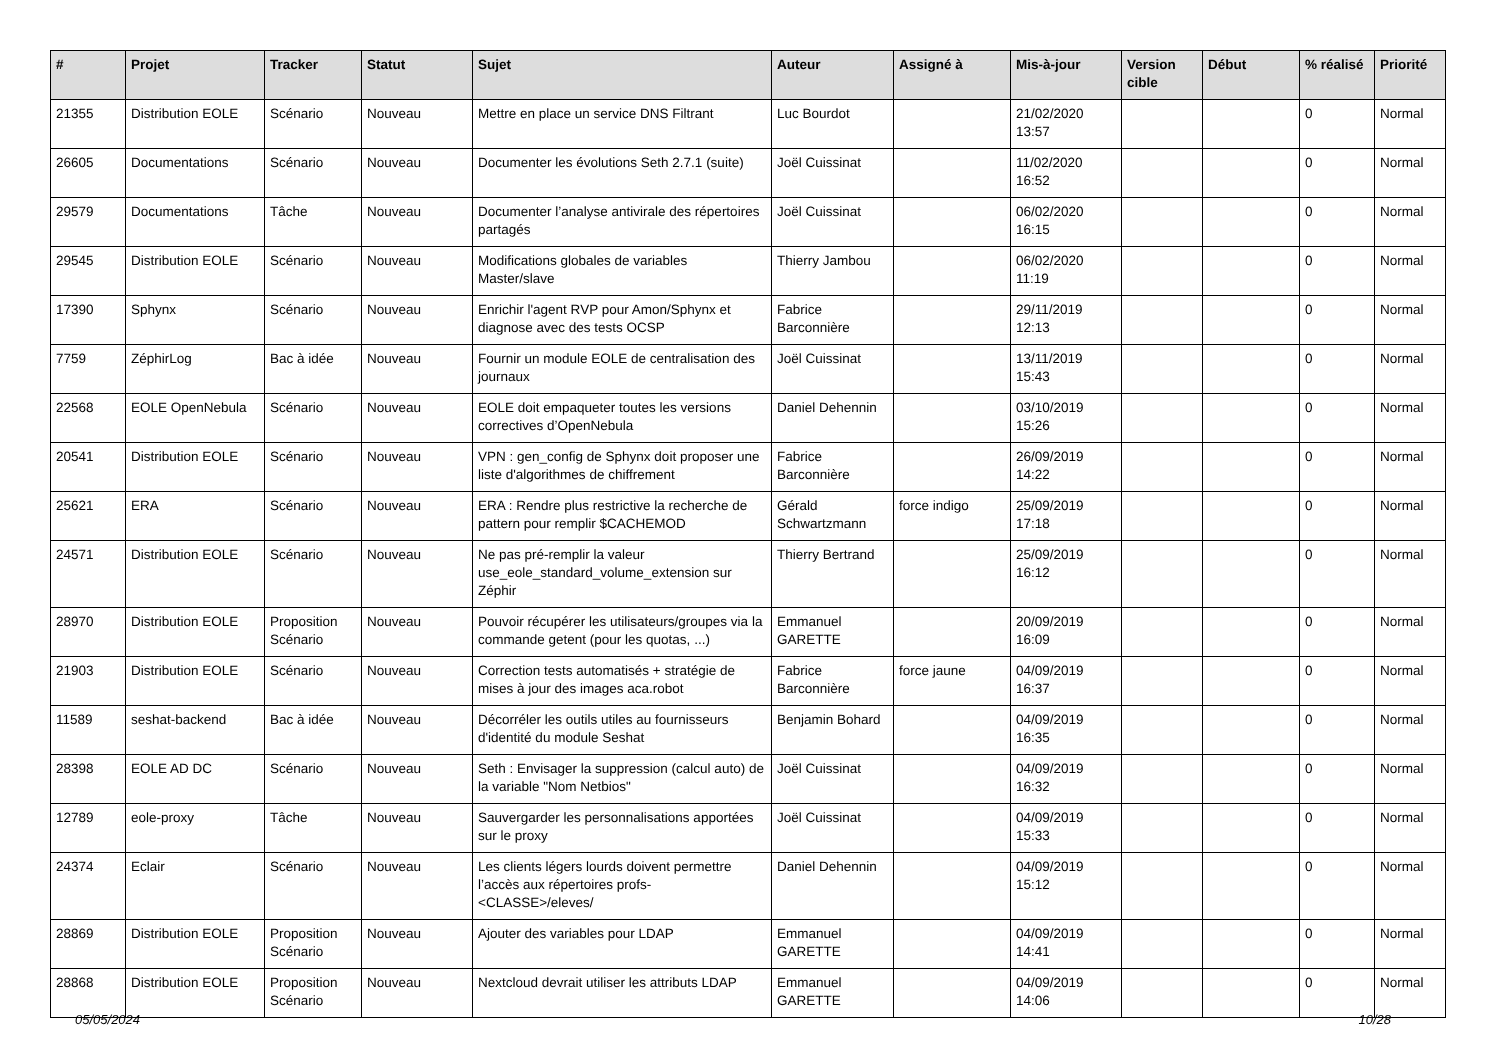| # | Projet | Tracker | Statut | Sujet | Auteur | Assigné à | Mis-à-jour | Version cible | Début | % réalisé | Priorité |
| --- | --- | --- | --- | --- | --- | --- | --- | --- | --- | --- | --- |
| 21355 | Distribution EOLE | Scénario | Nouveau | Mettre en place un service DNS Filtrant | Luc Bourdot | | 21/02/2020 13:57 | | | 0 | Normal |
| 26605 | Documentations | Scénario | Nouveau | Documenter les évolutions Seth 2.7.1 (suite) | Joël Cuissinat | | 11/02/2020 16:52 | | | 0 | Normal |
| 29579 | Documentations | Tâche | Nouveau | Documenter l’analyse antivirale des répertoires partagés | Joël Cuissinat | | 06/02/2020 16:15 | | | 0 | Normal |
| 29545 | Distribution EOLE | Scénario | Nouveau | Modifications globales de variables Master/slave | Thierry Jambou | | 06/02/2020 11:19 | | | 0 | Normal |
| 17390 | Sphynx | Scénario | Nouveau | Enrichir l'agent RVP pour Amon/Sphynx et diagnose avec des tests OCSP | Fabrice Barconnière | | 29/11/2019 12:13 | | | 0 | Normal |
| 7759 | ZéphirLog | Bac à idée | Nouveau | Fournir un module EOLE de centralisation des journaux | Joël Cuissinat | | 13/11/2019 15:43 | | | 0 | Normal |
| 22568 | EOLE OpenNebula | Scénario | Nouveau | EOLE doit empaqueter toutes les versions correctives d’OpenNebula | Daniel Dehennin | | 03/10/2019 15:26 | | | 0 | Normal |
| 20541 | Distribution EOLE | Scénario | Nouveau | VPN : gen_config de Sphynx doit proposer une liste d'algorithmes de chiffrement | Fabrice Barconnière | | 26/09/2019 14:22 | | | 0 | Normal |
| 25621 | ERA | Scénario | Nouveau | ERA : Rendre plus restrictive la recherche de pattern pour remplir $CACHEMOD | Gérald Schwartzmann | force indigo | 25/09/2019 17:18 | | | 0 | Normal |
| 24571 | Distribution EOLE | Scénario | Nouveau | Ne pas pré-remplir la valeur use_eole_standard_volume_extension sur Zéphir | Thierry Bertrand | | 25/09/2019 16:12 | | | 0 | Normal |
| 28970 | Distribution EOLE | Proposition Scénario | Nouveau | Pouvoir récupérer les utilisateurs/groupes via la commande getent (pour les quotas, ...) | Emmanuel GARETTE | | 20/09/2019 16:09 | | | 0 | Normal |
| 21903 | Distribution EOLE | Scénario | Nouveau | Correction tests automatisés + stratégie de mises à jour des images aca.robot | Fabrice Barconnière | force jaune | 04/09/2019 16:37 | | | 0 | Normal |
| 11589 | seshat-backend | Bac à idée | Nouveau | Décorréler les outils utiles au fournisseurs d'identité du module Seshat | Benjamin Bohard | | 04/09/2019 16:35 | | | 0 | Normal |
| 28398 | EOLE AD DC | Scénario | Nouveau | Seth : Envisager la suppression (calcul auto) de la variable "Nom Netbios" | Joël Cuissinat | | 04/09/2019 16:32 | | | 0 | Normal |
| 12789 | eole-proxy | Tâche | Nouveau | Sauvergarder les personnalisations apportées sur le proxy | Joël Cuissinat | | 04/09/2019 15:33 | | | 0 | Normal |
| 24374 | Eclair | Scénario | Nouveau | Les clients légers lourds doivent permettre l’accès aux répertoires profs-<CLASSE>/eleves/ | Daniel Dehennin | | 04/09/2019 15:12 | | | 0 | Normal |
| 28869 | Distribution EOLE | Proposition Scénario | Nouveau | Ajouter des variables pour LDAP | Emmanuel GARETTE | | 04/09/2019 14:41 | | | 0 | Normal |
| 28868 | Distribution EOLE | Proposition Scénario | Nouveau | Nextcloud devrait utiliser les attributs LDAP | Emmanuel GARETTE | | 04/09/2019 14:06 | | | 0 | Normal |
05/05/2024 10/28